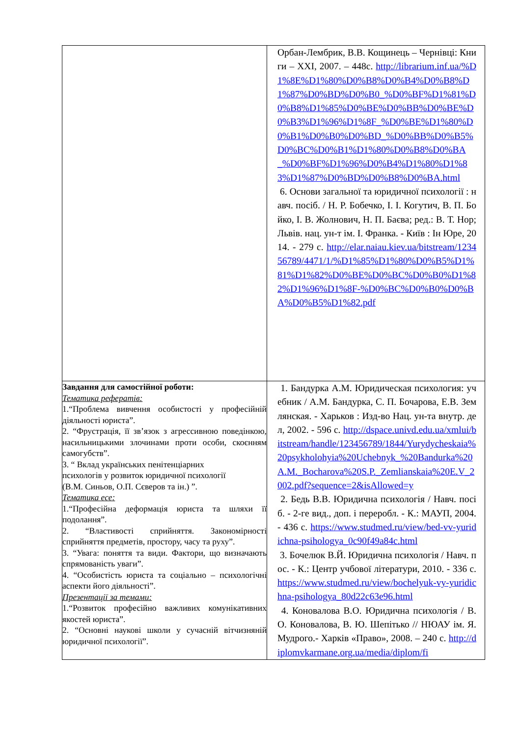| | Орбан-Лембрик, В.В. Кощинець – Чернівці: Книги – XXI, 2007. – 448с. http://librarium.inf.ua/%D1%8E%D1%80%D0%B8%D0%B4%D0%B8%D1%87%D0%BD%D0%B0_%D0%BF%D1%81%D0%B8%D1%85%D0%BE%D0%BB%D0%BE%D0%B3%D1%96%D1%8F_%D0%BE%D1%80%D0%B1%D0%B0%D0%BD_%D0%BB%D0%B5%D0%BC%D0%B1%D1%80%D0%B8%D0%BA_%D0%BF%D1%96%D0%B4%D1%80%D1%83%D1%87%D0%BD%D0%B8%D0%BA.html 6. Основи загальної та юридичної психології : навч. посіб. / Н. Р. Бобечко, І. І. Когутич, В. П. Бойко, І. В. Жолнович, Н. П. Баєва; ред.: В. Т. Нор; Львів. нац. ун-т ім. І. Франка. - Київ : Ін Юре, 2014. - 279 с. http://elar.naiau.kiev.ua/bitstream/123456789/4471/1/%D1%85%D1%80%D0%B5%D1%81%D1%82%D0%BE%D0%BC%D0%B0%D1%82%D1%96%D1%8F-%D0%BC%D0%B0%D0%BA%D0%B5%D1%82.pdf |
| Завдання для самостійної роботи: Тематика рефератів: 1.“Проблема вивчення особистості у професійній діяльності юриста”. 2. “Фрустрація, її зв’язок з агрессивною поведінкою, насильницькими злочинами проти особи, скоєнням самогубств”. 3. “ Вклад українських пенітенціарних психологів у розвиток юридичної психології (В.М. Синьов, О.П. Сєверов та ін.) ”. Тематика есе: 1.“Професійна деформація юриста та шляхи її подолання”. 2. “Властивості сприйняття. Закономірності сприйняття предметів, простору, часу та руху”. 3. “Увага: поняття та види. Фактори, що визначають спрямованість уваги”. 4. “Особистість юриста та соціально – психологічні аспекти його діяльності”. Презентації за темами: 1.“Розвиток професійно важливих комунікативних якостей юриста”. 2. “Основні наукові школи у сучасній вітчизняній юридичної психології”. | 1. Бандурка А.М. Юридическая психология: учебник / А.М. Бандурка, С. П. Бочарова, Е.В. Землянская. - Харьков : Изд-во Нац. ун-та внутр. дел, 2002. - 596 с. http://dspace.univd.edu.ua/xmlui/bitstream/handle/123456789/1844/Yurydycheskaia%20psykholohyia%20Uchebnyk_%20Bandurka%20A.M._Bocharova%20S.P._Zemlianskaia%20E.V_2002.pdf?sequence=2&isAllowed=y 2. Бедь В.В. Юридична психологія / Навч. посіб. - 2-ге вид., доп. і переробл. - К.: МАУП, 2004. - 436 с. https://www.studmed.ru/view/bed-vv-yuridichna-psihologya_0c90f49a84c.html 3. Бочелюк В.Й. Юридична психологія / Навч. пос. - К.: Центр учбової літератури, 2010. - 336 с. https://www.studmed.ru/view/bochelyuk-vy-yuridichna-psihologya_80d22c63e96.html 4. Коновалова В.О. Юридична психологія / В. О. Коновалова, В. Ю. Шепітько // НЮАУ ім. Я. Мудрого.- Харків «Право», 2008. – 240 с. http://diplomvkarmane.org.ua/media/diplom/fi |